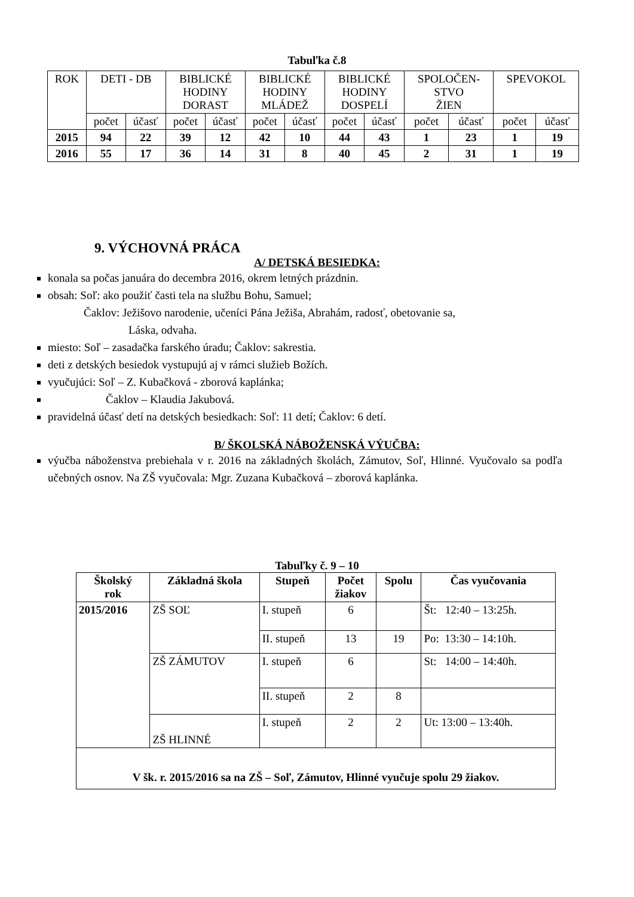Tabuľka č.8
| ROK | DETI - DB | | BIBLICKÉ HODINY DORAST | | BIBLICKÉ HODINY MLÁDEŽ | | BIBLICKÉ HODINY DOSPELÍ | | SPOLOČEN- STVO ŽIEN | | SPEVOKOL | |
| --- | --- | --- | --- | --- | --- | --- | --- | --- | --- | --- | --- | --- |
| | počet | účasť | počet | účasť | počet | účasť | počet | účasť | počet | účasť | počet | účasť |
| 2015 | 94 | 22 | 39 | 12 | 42 | 10 | 44 | 43 | 1 | 23 | 1 | 19 |
| 2016 | 55 | 17 | 36 | 14 | 31 | 8 | 40 | 45 | 2 | 31 | 1 | 19 |
9. VÝCHOVNÁ PRÁCA
A/ DETSKÁ BESIEDKA:
konala sa počas januára do decembra 2016, okrem letných prázdnin.
obsah: Soľ: ako použiť časti tela na službu Bohu, Samuel;
Čaklov: Ježišovo narodenie, učeníci Pána Ježiša, Abrahám, radosť, obetovanie sa,
Láska, odvaha.
miesto: Soľ – zasadačka farského úradu; Čaklov: sakrestia.
deti z detských besiedok vystupujú aj v rámci služieb Božích.
vyučujúci: Soľ – Z. Kubačková - zborová kaplánka;
Čaklov – Klaudia Jakubová.
pravidelná účasť detí na detských besiedkach: Soľ: 11 detí; Čaklov: 6 detí.
B/ ŠKOLSKÁ NÁBOŽENSKÁ VÝUČBA:
výučba náboženstva prebiehala v r. 2016 na základných školách, Zámutov, Soľ, Hlinné. Vyučovalo sa podľa učebných osnov. Na ZŠ vyučovala: Mgr. Zuzana Kubačková – zborová kaplánka.
Tabuľky č. 9 – 10
| Školský rok | Základná škola | Stupeň | Počet žiakov | Spolu | Čas vyučovania |
| --- | --- | --- | --- | --- | --- |
| 2015/2016 | ZŠ SOĽ | I. stupeň | 6 | | Št: 12:40 – 13:25h. |
| | | II. stupeň | 13 | 19 | Po: 13:30 – 14:10h. |
| | ZŠ ZÁMUTOV | I. stupeň | 6 | | St: 14:00 – 14:40h. |
| | | II. stupeň | 2 | 8 | |
| | ZŠ HLINNÉ | I. stupeň | 2 | 2 | Ut: 13:00 – 13:40h. |
| V šk. r. 2015/2016 sa na ZŠ – Soľ, Zámutov, Hlinné vyučuje spolu 29 žiakov. | | | | | |